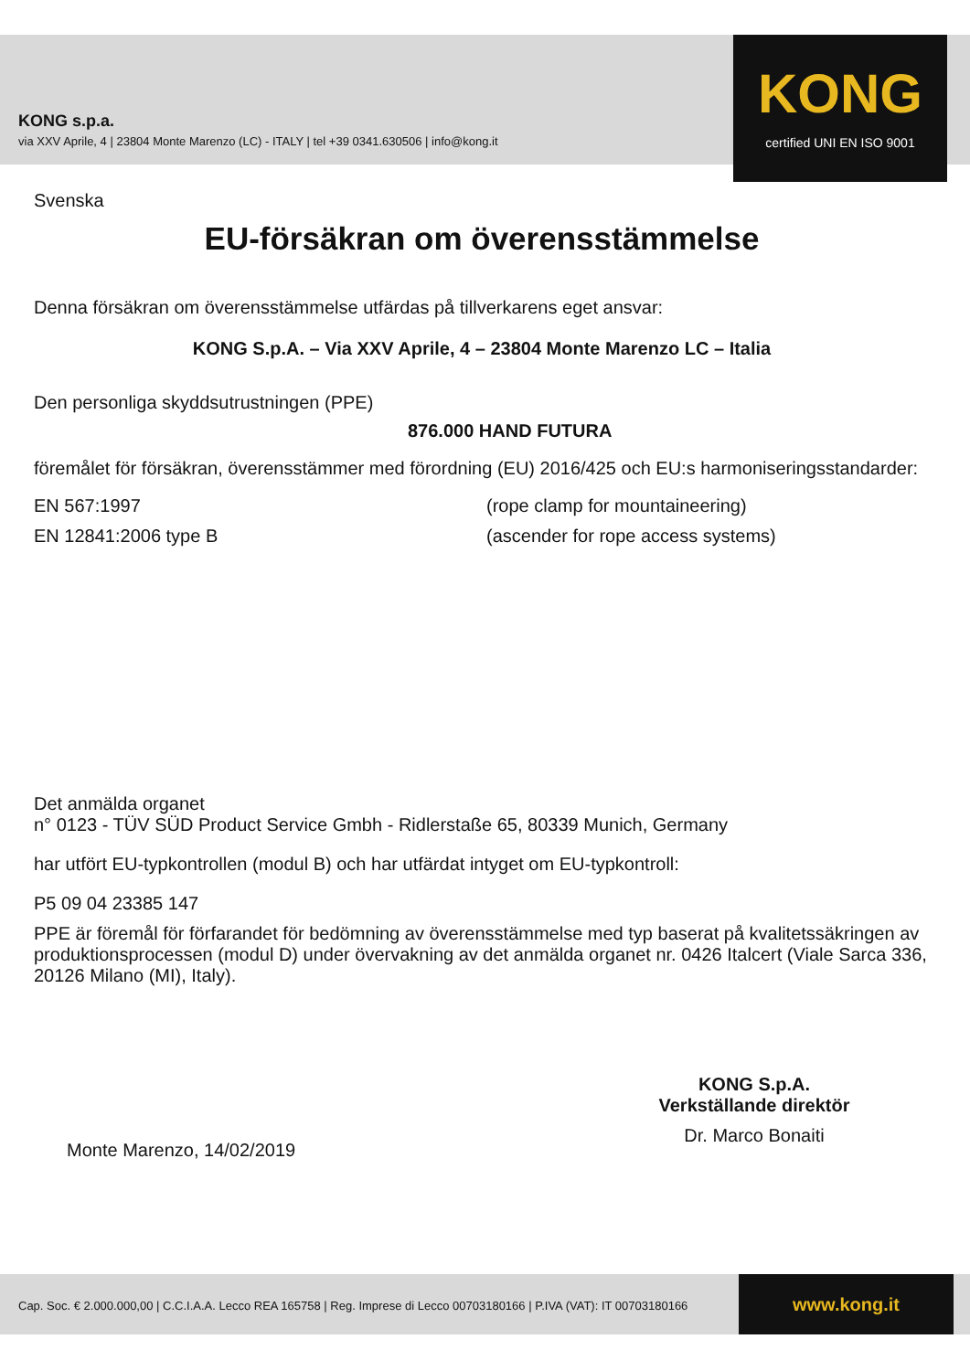KONG s.p.a.
via XXV Aprile, 4 | 23804 Monte Marenzo (LC) - ITALY | tel +39 0341.630506 | info@kong.it
KONG
certified UNI EN ISO 9001
Svenska
EU-försäkran om överensstämmelse
Denna försäkran om överensstämmelse utfärdas på tillverkarens eget ansvar:
KONG S.p.A. – Via XXV Aprile, 4 – 23804 Monte Marenzo LC – Italia
Den personliga skyddsutrustningen (PPE)
876.000 HAND FUTURA
föremålet för försäkran, överensstämmer med förordning (EU) 2016/425 och EU:s harmoniseringsstandarder:
EN 567:1997 (rope clamp for mountaineering)
EN 12841:2006 type B (ascender for rope access systems)
Det anmälda organet
n° 0123 - TÜV SÜD Product Service Gmbh - Ridlerstaße 65, 80339 Munich, Germany
har utfört EU-typkontrollen (modul B) och har utfärdat intyget om EU-typkontroll:
P5 09 04 23385 147
PPE är föremål för förfarandet för bedömning av överensstämmelse med typ baserat på kvalitetssäkringen av produktionsprocessen (modul D) under övervakning av det anmälda organet nr. 0426 Italcert (Viale Sarca 336, 20126 Milano (MI), Italy).
Monte Marenzo, 14/02/2019
KONG S.p.A.
Verkställande direktör
Dr. Marco Bonaiti
Cap. Soc. € 2.000.000,00 | C.C.I.A.A. Lecco REA 165758 | Reg. Imprese di Lecco 00703180166 | P.IVA (VAT): IT 00703180166
www.kong.it